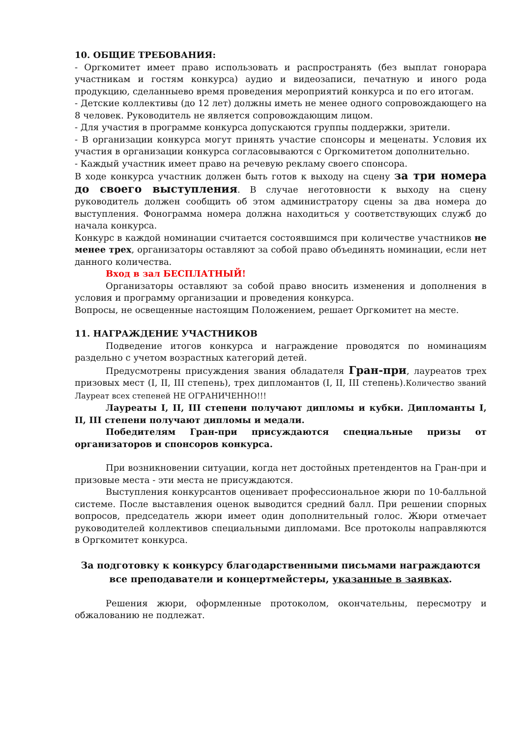10. ОБЩИЕ ТРЕБОВАНИЯ:
- Оргкомитет имеет право использовать и распространять (без выплат гонорара участникам и гостям конкурса) аудио и видеозаписи, печатную и иного рода продукцию, сделанныево время проведения мероприятий конкурса и по его итогам.
- Детские коллективы (до 12 лет) должны иметь не менее одного сопровождающего на 8 человек. Руководитель не является сопровождающим лицом.
- Для участия в программе конкурса допускаются группы поддержки, зрители.
- В организации конкурса могут принять участие спонсоры и меценаты. Условия их участия в организации конкурса согласовываются с Оргкомитетом дополнительно.
- Каждый участник имеет право на речевую рекламу своего спонсора.
В ходе конкурса участник должен быть готов к выходу на сцену за три номера до своего выступления. В случае неготовности к выходу на сцену руководитель должен сообщить об этом администратору сцены за два номера до выступления. Фонограмма номера должна находиться у соответствующих служб до начала конкурса.
Конкурс в каждой номинации считается состоявшимся при количестве участников не менее трех, организаторы оставляют за собой право объединять номинации, если нет данного количества.
Вход в зал БЕСПЛАТНЫЙ!
Организаторы оставляют за собой право вносить изменения и дополнения в условия и программу организации и проведения конкурса.
Вопросы, не освещенные настоящим Положением, решает Оргкомитет на месте.
11. НАГРАЖДЕНИЕ УЧАСТНИКОВ
Подведение итогов конкурса и награждение проводятся по номинациям раздельно с учетом возрастных категорий детей.
Предусмотрены присуждения звания обладателя Гран-при, лауреатов трех призовых мест (I, II, III степень), трех дипломантов (I, II, III степень).Количество званий Лауреат всех степеней НЕ ОГРАНИЧЕННО!!!
Лауреаты I, II, III степени получают дипломы и кубки. Дипломанты I, II, III степени получают дипломы и медали.
Победителям Гран-при присуждаются специальные призы от организаторов и спонсоров конкурса.
При возникновении ситуации, когда нет достойных претендентов на Гран-при и призовые места - эти места не присуждаются.
Выступления конкурсантов оценивает профессиональное жюри по 10-балльной системе. После выставления оценок выводится средний балл. При решении спорных вопросов, председатель жюри имеет один дополнительный голос. Жюри отмечает руководителей коллективов специальными дипломами. Все протоколы направляются в Оргкомитет конкурса.
За подготовку к конкурсу благодарственными письмами награждаются все преподаватели и концертмейстеры, указанные в заявках.
Решения жюри, оформленные протоколом, окончательны, пересмотру и обжалованию не подлежат.